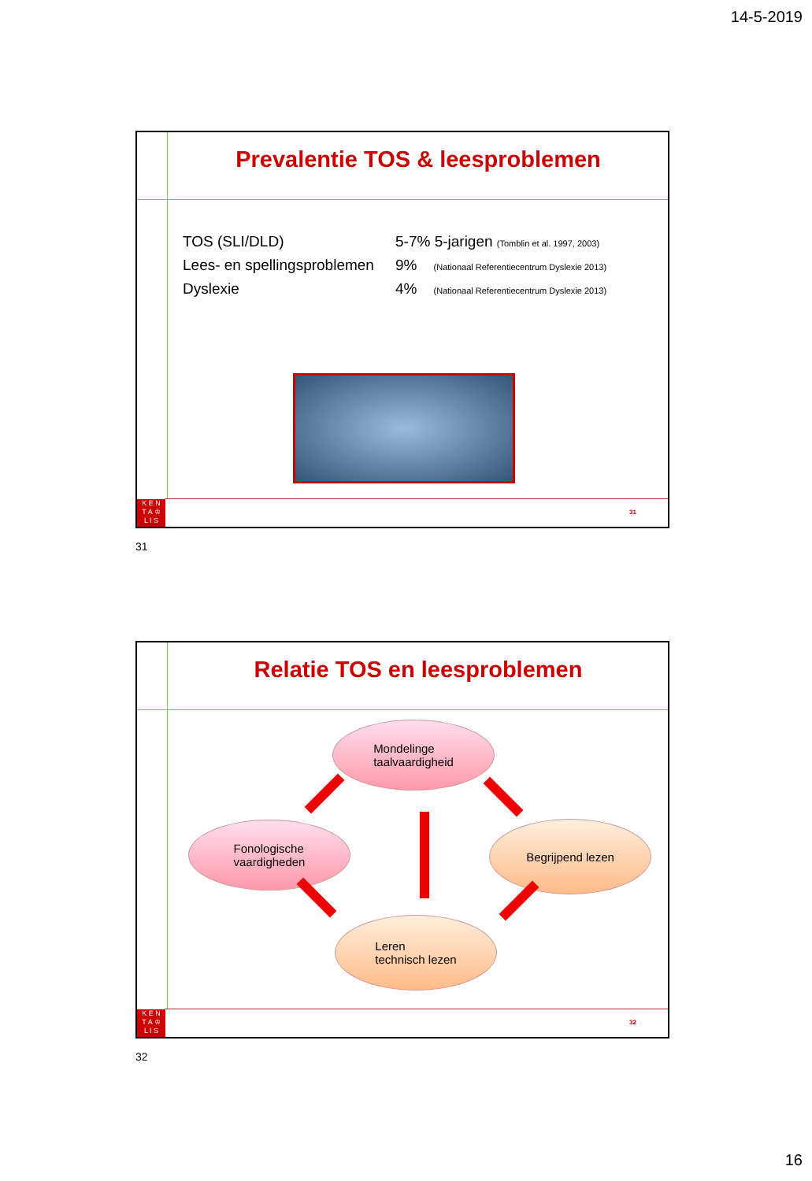14-5-2019
Prevalentie TOS & leesproblemen
TOS (SLI/DLD) 5-7% 5-jarigen (Tomblin et al. 1997, 2003)
Lees- en spellingsproblemen 9% (Nationaal Referentiecentrum Dyslexie 2013)
Dyslexie 4% (Nationaal Referentiecentrum Dyslexie 2013)
K E N
T A ♔
L I S
31
31
Relatie TOS en leesproblemen
Mondelinge
taalvaardigheid
Fonologische
vaardigheden
Begrijpend lezen
Leren
technisch lezen
K E N
T A ♔
L I S
32
32
16